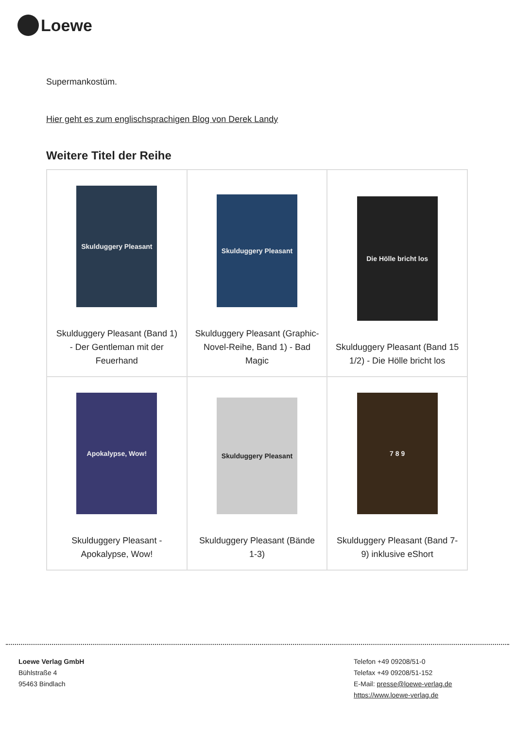Loewe
Supermankostüm.
Hier geht es zum englischsprachigen Blog von Derek Landy
Weitere Titel der Reihe
| Skulduggery Pleasant Skulduggery Pleasant (Band 1) - Der Gentleman mit der Feuerhand | Skulduggery Pleasant Skulduggery Pleasant (Graphic-Novel-Reihe, Band 1) - Bad Magic | Die Hölle bricht los Skulduggery Pleasant (Band 15 1/2) - Die Hölle bricht los |
| Apokalypse, Wow! Skulduggery Pleasant - Apokalypse, Wow! | Skulduggery Pleasant Skulduggery Pleasant (Bände 1-3) | 7 8 9 Skulduggery Pleasant (Band 7-9) inklusive eShort |
Loewe Verlag GmbH
Bühlstraße 4
95463 Bindlach
Telefon +49 09208/51-0
Telefax +49 09208/51-152
E-Mail: presse@loewe-verlag.de
https://www.loewe-verlag.de